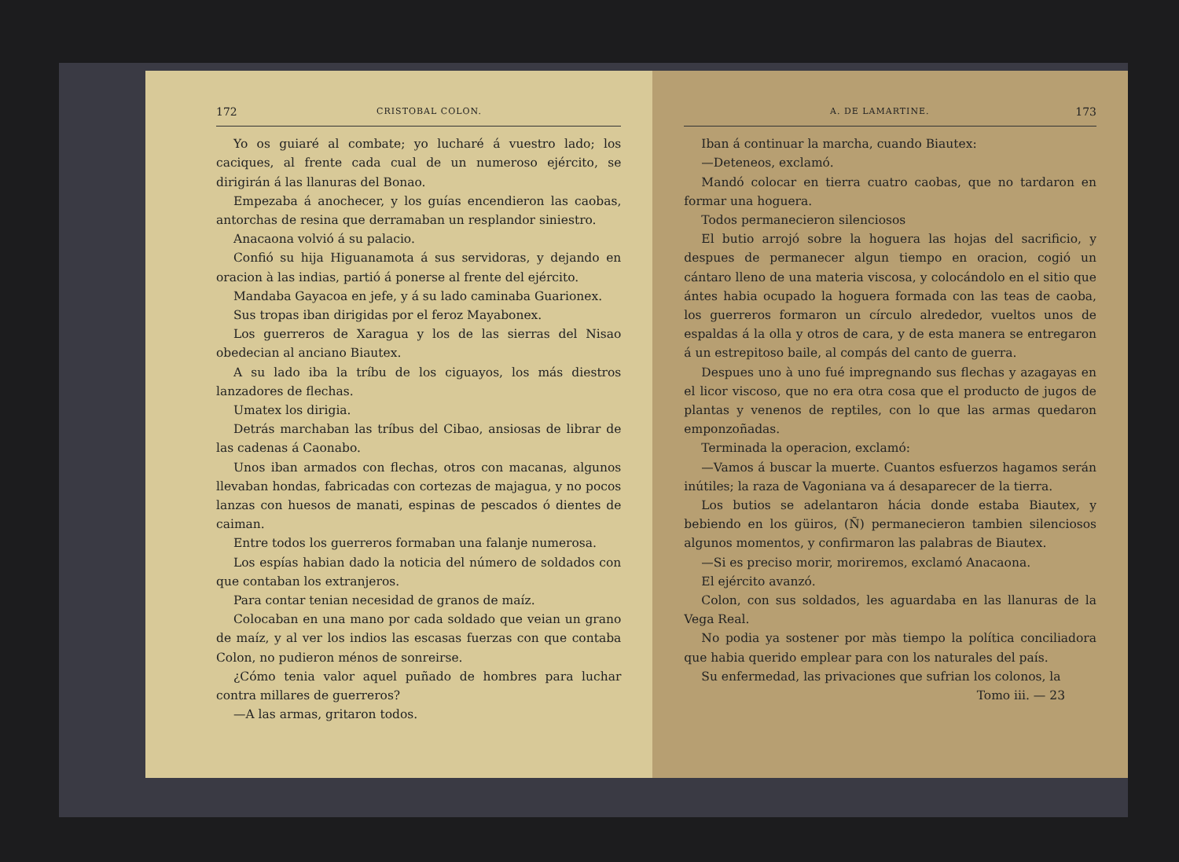172 CRISTOBAL COLON.
Yo os guiaré al combate; yo lucharé á vuestro lado; los caciques, al frente cada cual de un numeroso ejército, se dirigirán á las llanuras del Bonao.
Empezaba á anochecer, y los guías encendieron las caobas, antorchas de resina que derramaban un resplandor siniestro.
Anacaona volvió á su palacio.
Confió su hija Higuanamota á sus servidoras, y dejando en oracion à las indias, partió á ponerse al frente del ejército.
Mandaba Gayacoa en jefe, y á su lado caminaba Guarionex.
Sus tropas iban dirigidas por el feroz Mayabonex.
Los guerreros de Xaragua y los de las sierras del Nisao obedecian al anciano Biautex.
A su lado iba la tríbu de los ciguayos, los más diestros lanzadores de flechas.
Umatex los dirigia.
Detrás marchaban las tríbus del Cibao, ansiosas de librar de las cadenas á Caonabo.
Unos iban armados con flechas, otros con macanas, algunos llevaban hondas, fabricadas con cortezas de majagua, y no pocos lanzas con huesos de manati, espinas de pescados ó dientes de caiman.
Entre todos los guerreros formaban una falanje numerosa.
Los espías habian dado la noticia del número de soldados con que contaban los extranjeros.
Para contar tenian necesidad de granos de maíz.
Colocaban en una mano por cada soldado que veian un grano de maíz, y al ver los indios las escasas fuerzas con que contaba Colon, no pudieron ménos de sonreirse.
¿Cómo tenia valor aquel puñado de hombres para luchar contra millares de guerreros?
—A las armas, gritaron todos.
A. DE LAMARTINE. 173
Iban á continuar la marcha, cuando Biautex:
—Deteneos, exclamó.
Mandó colocar en tierra cuatro caobas, que no tardaron en formar una hoguera.
Todos permanecieron silenciosos
El butio arrojó sobre la hoguera las hojas del sacrificio, y despues de permanecer algun tiempo en oracion, cogió un cántaro lleno de una materia viscosa, y colocándolo en el sitio que ántes habia ocupado la hoguera formada con las teas de caoba, los guerreros formaron un círculo alrededor, vueltos unos de espaldas á la olla y otros de cara, y de esta manera se entregaron á un estrepitoso baile, al compás del canto de guerra.
Despues uno à uno fué impregnando sus flechas y azagayas en el licor viscoso, que no era otra cosa que el producto de jugos de plantas y venenos de reptiles, con lo que las armas quedaron emponzoñadas.
Terminada la operacion, exclamó:
—Vamos á buscar la muerte. Cuantos esfuerzos hagamos serán inútiles; la raza de Vagoniana va á desaparecer de la tierra.
Los butios se adelantaron hácia donde estaba Biautex, y bebiendo en los güiros, (Ñ) permanecieron tambien silenciosos algunos momentos, y confirmaron las palabras de Biautex.
—Si es preciso morir, moriremos, exclamó Anacaona.
El ejército avanzó.
Colon, con sus soldados, les aguardaba en las llanuras de la Vega Real.
No podia ya sostener por màs tiempo la política conciliadora que habia querido emplear para con los naturales del país.
Su enfermedad, las privaciones que sufrian los colonos, la
Tomo iii. — 23